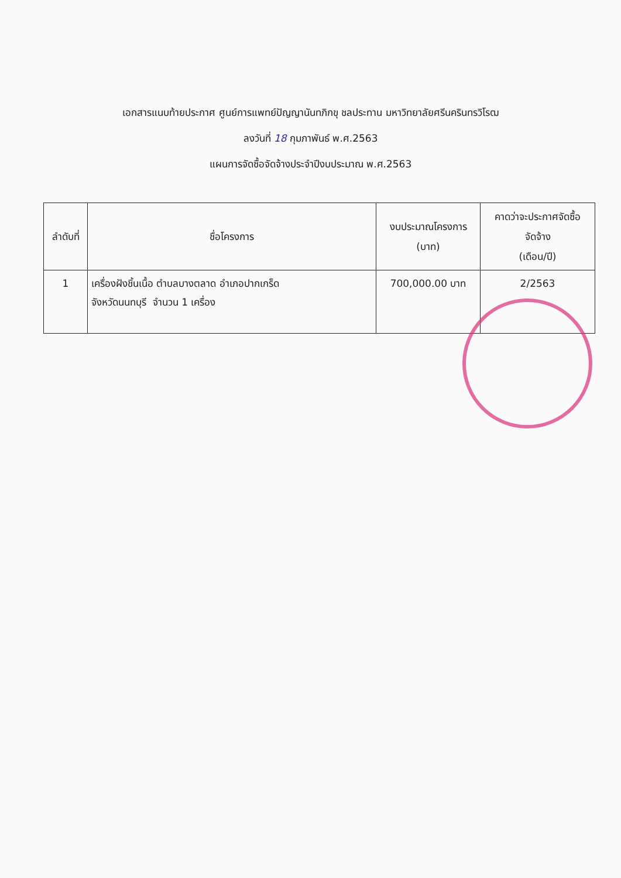เอกสารแนบท้ายประกาศ ศูนย์การแพทย์ปัญญานันทภิกขุ ชลประทาน มหาวิทยาลัยศรีนครินทรวิโรฒ
ลงวันที่ 18 กุมภาพันธ์ พ.ศ.2563
แผนการจัดซื้อจัดจ้างประจำปีงบประมาณ พ.ศ.2563
| ลำดับที่ | ชื่อโครงการ | งบประมาณโครงการ (บาท) | คาดว่าจะประกาศจัดซื้อ จัดจ้าง (เดือน/ปี) |
| --- | --- | --- | --- |
| 1 | เครื่องฝังชิ้นเนื้อ ตำบลบางตลาด อำเภอปากเกร็ด จังหวัดนนทบุรี จำนวน 1 เครื่อง | 700,000.00 บาท | 2/2563 |